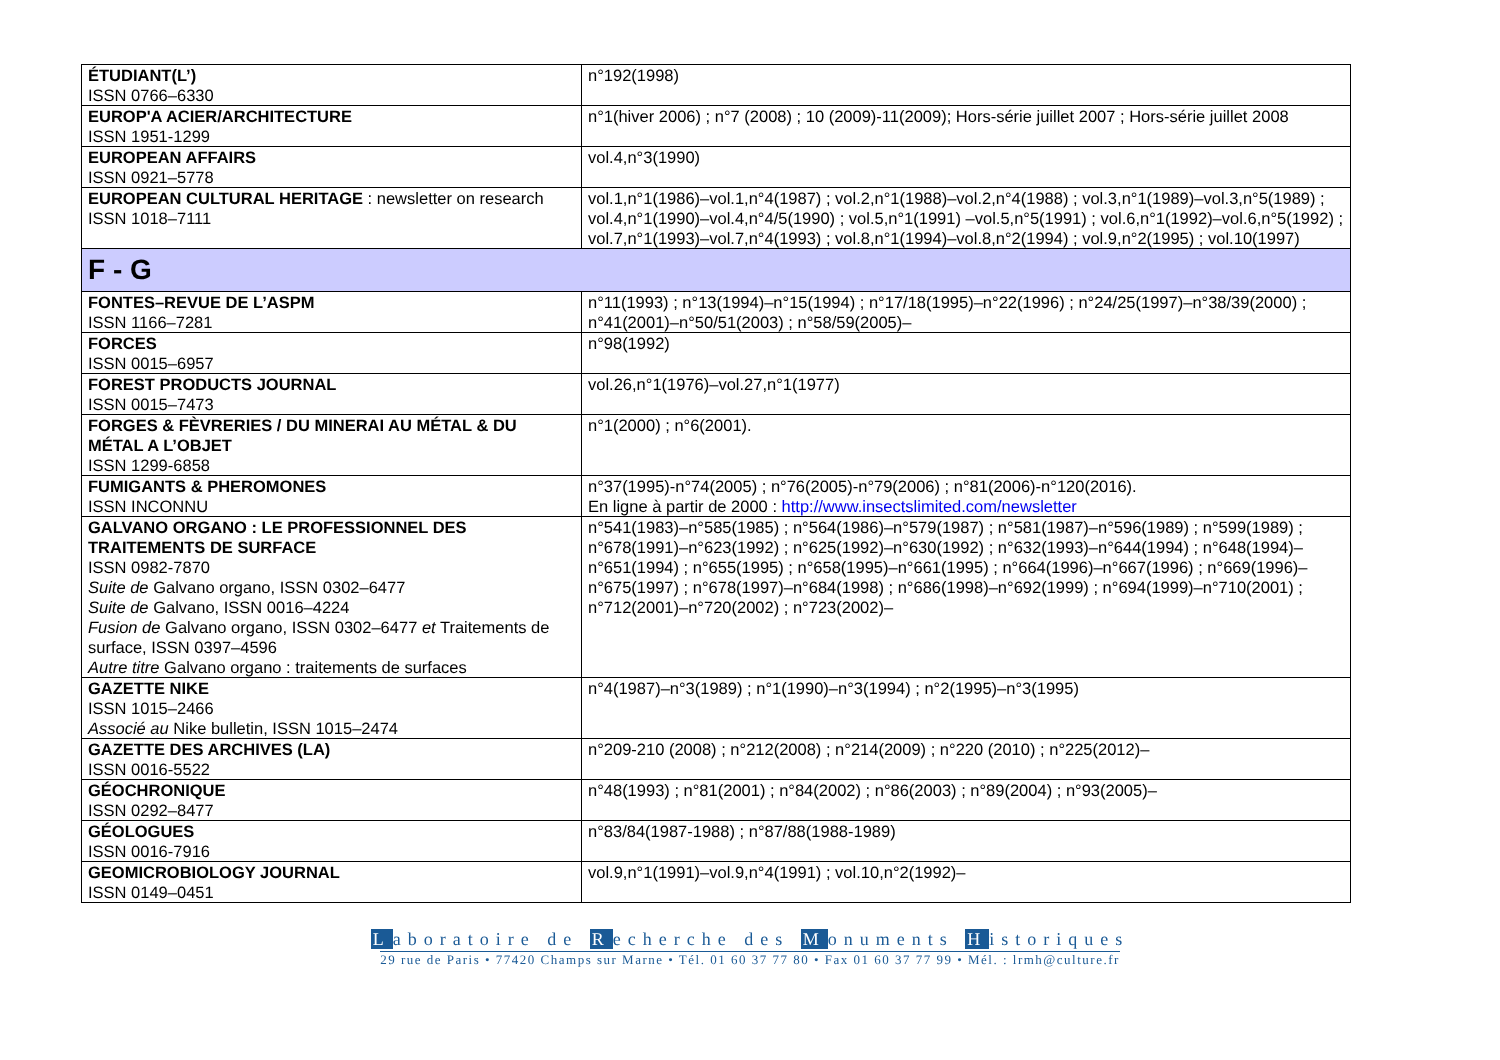| ÉTUDIANT(L’) ISSN 0766–6330 | n°192(1998) |
| EUROP'A ACIER/ARCHITECTURE ISSN 1951-1299 | n°1(hiver 2006) ; n°7 (2008) ; 10 (2009)-11(2009); Hors-série juillet 2007 ; Hors-série juillet 2008 |
| EUROPEAN AFFAIRS ISSN 0921–5778 | vol.4,n°3(1990) |
| EUROPEAN CULTURAL HERITAGE : newsletter on research ISSN 1018–7111 | vol.1,n°1(1986)–vol.1,n°4(1987) ; vol.2,n°1(1988)–vol.2,n°4(1988) ; vol.3,n°1(1989)–vol.3,n°5(1989) ; vol.4,n°1(1990)–vol.4,n°4/5(1990) ; vol.5,n°1(1991) –vol.5,n°5(1991) ; vol.6,n°1(1992)–vol.6,n°5(1992) ; vol.7,n°1(1993)–vol.7,n°4(1993) ; vol.8,n°1(1994)–vol.8,n°2(1994) ; vol.9,n°2(1995) ; vol.10(1997) |
| F - G | |
| FONTES–REVUE DE L’ASPM ISSN 1166–7281 | n°11(1993) ; n°13(1994)–n°15(1994) ; n°17/18(1995)–n°22(1996) ; n°24/25(1997)–n°38/39(2000) ; n°41(2001)–n°50/51(2003) ; n°58/59(2005)– |
| FORCES ISSN 0015–6957 | n°98(1992) |
| FOREST PRODUCTS JOURNAL ISSN 0015–7473 | vol.26,n°1(1976)–vol.27,n°1(1977) |
| FORGES & FÈVRERIES / DU MINERAI AU MÉTAL & DU MÉTAL A L’OBJET ISSN 1299-6858 | n°1(2000) ; n°6(2001). |
| FUMIGANTS & PHEROMONES ISSN INCONNU | n°37(1995)-n°74(2005) ; n°76(2005)-n°79(2006) ; n°81(2006)-n°120(2016). En ligne à partir de 2000 : http://www.insectslimited.com/newsletter |
| GALVANO ORGANO : LE PROFESSIONNEL DES TRAITEMENTS DE SURFACE ISSN 0982-7870 Suite de Galvano organo, ISSN 0302–6477 Suite de Galvano, ISSN 0016–4224 Fusion de Galvano organo, ISSN 0302–6477 et Traitements de surface, ISSN 0397–4596 Autre titre Galvano organo : traitements de surfaces | n°541(1983)–n°585(1985) ; n°564(1986)–n°579(1987) ; n°581(1987)–n°596(1989) ; n°599(1989) ; n°678(1991)–n°623(1992) ; n°625(1992)–n°630(1992) ; n°632(1993)–n°644(1994) ; n°648(1994)–n°651(1994) ; n°655(1995) ; n°658(1995)–n°661(1995) ; n°664(1996)–n°667(1996) ; n°669(1996)–n°675(1997) ; n°678(1997)–n°684(1998) ; n°686(1998)–n°692(1999) ; n°694(1999)–n°710(2001) ; n°712(2001)–n°720(2002) ; n°723(2002)– |
| GAZETTE NIKE ISSN 1015–2466 Associé au Nike bulletin, ISSN 1015–2474 | n°4(1987)–n°3(1989) ; n°1(1990)–n°3(1994) ; n°2(1995)–n°3(1995) |
| GAZETTE DES ARCHIVES (LA) ISSN 0016-5522 | n°209-210 (2008) ; n°212(2008) ; n°214(2009) ; n°220 (2010) ; n°225(2012)– |
| GÉOCHRONIQUE ISSN 0292–8477 | n°48(1993) ; n°81(2001) ; n°84(2002) ; n°86(2003) ; n°89(2004) ; n°93(2005)– |
| GÉOLOGUES ISSN 0016-7916 | n°83/84(1987-1988) ; n°87/88(1988-1989) |
| GEOMICROBIOLOGY JOURNAL ISSN 0149–0451 | vol.9,n°1(1991)–vol.9,n°4(1991) ; vol.10,n°2(1992)– |
Laboratoire de Recherche des Monuments Historiques
29 rue de Paris • 77420 Champs sur Marne • Tél. 01 60 37 77 80 • Fax 01 60 37 77 99 • Mél. : lrmh@culture.fr